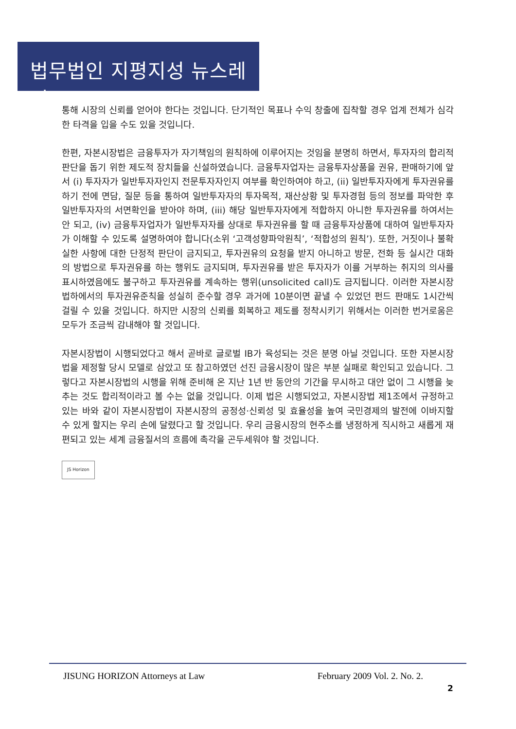법무법인 지평지성 뉴스레터
통해 시장의 신뢰를 얻어야 한다는 것입니다. 단기적인 목표나 수익 창출에 집착할 경우 업계 전체가 심각한 타격을 입을 수도 있을 것입니다.
한편, 자본시장법은 금융투자가 자기책임의 원칙하에 이루어지는 것임을 분명히 하면서, 투자자의 합리적 판단을 돕기 위한 제도적 장치들을 신설하였습니다. 금융투자업자는 금융투자상품을 권유, 판매하기에 앞서 (i) 투자자가 일반투자자인지 전문투자자인지 여부를 확인하여야 하고, (ii) 일반투자자에게 투자권유를 하기 전에 면담, 질문 등을 통하여 일반투자자의 투자목적, 재산상황 및 투자경험 등의 정보를 파악한 후 일반투자자의 서면확인을 받아야 하며, (iii) 해당 일반투자자에게 적합하지 아니한 투자권유를 하여서는 안 되고, (iv) 금융투자업자가 일반투자자를 상대로 투자권유를 할 때 금융투자상품에 대하여 일반투자자가 이해할 수 있도록 설명하여야 합니다(소위 ‘고객성향파악원칙’, ‘적합성의 원칙’). 또한, 거짓이나 불확실한 사항에 대한 단정적 판단이 금지되고, 투자권유의 요청을 받지 아니하고 방문, 전화 등 실시간 대화의 방법으로 투자권유를 하는 행위도 금지되며, 투자권유를 받은 투자자가 이를 거부하는 취지의 의사를 표시하였음에도 불구하고 투자권유를 계속하는 행위(unsolicited call)도 금지됩니다. 이러한 자본시장법하에서의 투자권유준칙을 성실히 준수할 경우 과거에 10분이면 끝낼 수 있었던 펀드 판매도 1시간씩 걸릴 수 있을 것입니다. 하지만 시장의 신뢰를 회복하고 제도를 정착시키기 위해서는 이러한 번거로움은 모두가 조금씩 감내해야 할 것입니다.
자본시장법이 시행되었다고 해서 곧바로 글로벌 IB가 육성되는 것은 분명 아닐 것입니다. 또한 자본시장법을 제정할 당시 모델로 삼았고 또 참고하였던 선진 금융시장이 많은 부분 실패로 확인되고 있습니다. 그렇다고 자본시장법의 시행을 위해 준비해 온 지난 1년 반 동안의 기간을 무시하고 대안 없이 그 시행을 늦추는 것도 합리적이라고 볼 수는 없을 것입니다. 이제 법은 시행되었고, 자본시장법 제1조에서 규정하고 있는 바와 같이 자본시장법이 자본시장의 공정성·신뢰성 및 효율성을 높여 국민경제의 발전에 이바지할 수 있게 할지는 우리 손에 달렸다고 할 것입니다. 우리 금융시장의 현주소를 냉정하게 직시하고 새롭게 재편되고 있는 세계 금융질서의 흐름에 촉각을 곤두세워야 할 것입니다.
JS Horizon
JISUNG HORIZON Attorneys at Law February 2009 Vol. 2. No. 2.
2